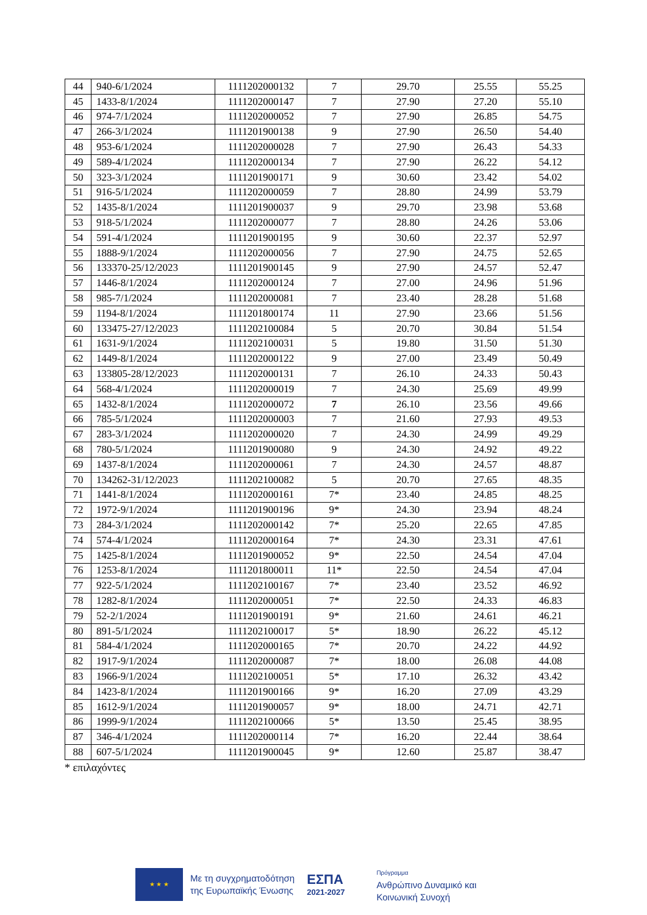| 44 | 940-6/1/2024 | 1111202000132 | 7 | 29.70 | 25.55 | 55.25 |
| 45 | 1433-8/1/2024 | 1111202000147 | 7 | 27.90 | 27.20 | 55.10 |
| 46 | 974-7/1/2024 | 1111202000052 | 7 | 27.90 | 26.85 | 54.75 |
| 47 | 266-3/1/2024 | 1111201900138 | 9 | 27.90 | 26.50 | 54.40 |
| 48 | 953-6/1/2024 | 1111202000028 | 7 | 27.90 | 26.43 | 54.33 |
| 49 | 589-4/1/2024 | 1111202000134 | 7 | 27.90 | 26.22 | 54.12 |
| 50 | 323-3/1/2024 | 1111201900171 | 9 | 30.60 | 23.42 | 54.02 |
| 51 | 916-5/1/2024 | 1111202000059 | 7 | 28.80 | 24.99 | 53.79 |
| 52 | 1435-8/1/2024 | 1111201900037 | 9 | 29.70 | 23.98 | 53.68 |
| 53 | 918-5/1/2024 | 1111202000077 | 7 | 28.80 | 24.26 | 53.06 |
| 54 | 591-4/1/2024 | 1111201900195 | 9 | 30.60 | 22.37 | 52.97 |
| 55 | 1888-9/1/2024 | 1111202000056 | 7 | 27.90 | 24.75 | 52.65 |
| 56 | 133370-25/12/2023 | 1111201900145 | 9 | 27.90 | 24.57 | 52.47 |
| 57 | 1446-8/1/2024 | 1111202000124 | 7 | 27.00 | 24.96 | 51.96 |
| 58 | 985-7/1/2024 | 1111202000081 | 7 | 23.40 | 28.28 | 51.68 |
| 59 | 1194-8/1/2024 | 1111201800174 | 11 | 27.90 | 23.66 | 51.56 |
| 60 | 133475-27/12/2023 | 1111202100084 | 5 | 20.70 | 30.84 | 51.54 |
| 61 | 1631-9/1/2024 | 1111202100031 | 5 | 19.80 | 31.50 | 51.30 |
| 62 | 1449-8/1/2024 | 1111202000122 | 9 | 27.00 | 23.49 | 50.49 |
| 63 | 133805-28/12/2023 | 1111202000131 | 7 | 26.10 | 24.33 | 50.43 |
| 64 | 568-4/1/2024 | 1111202000019 | 7 | 24.30 | 25.69 | 49.99 |
| 65 | 1432-8/1/2024 | 1111202000072 | 7 | 26.10 | 23.56 | 49.66 |
| 66 | 785-5/1/2024 | 1111202000003 | 7 | 21.60 | 27.93 | 49.53 |
| 67 | 283-3/1/2024 | 1111202000020 | 7 | 24.30 | 24.99 | 49.29 |
| 68 | 780-5/1/2024 | 1111201900080 | 9 | 24.30 | 24.92 | 49.22 |
| 69 | 1437-8/1/2024 | 1111202000061 | 7 | 24.30 | 24.57 | 48.87 |
| 70 | 134262-31/12/2023 | 1111202100082 | 5 | 20.70 | 27.65 | 48.35 |
| 71 | 1441-8/1/2024 | 1111202000161 | 7* | 23.40 | 24.85 | 48.25 |
| 72 | 1972-9/1/2024 | 1111201900196 | 9* | 24.30 | 23.94 | 48.24 |
| 73 | 284-3/1/2024 | 1111202000142 | 7* | 25.20 | 22.65 | 47.85 |
| 74 | 574-4/1/2024 | 1111202000164 | 7* | 24.30 | 23.31 | 47.61 |
| 75 | 1425-8/1/2024 | 1111201900052 | 9* | 22.50 | 24.54 | 47.04 |
| 76 | 1253-8/1/2024 | 1111201800011 | 11* | 22.50 | 24.54 | 47.04 |
| 77 | 922-5/1/2024 | 1111202100167 | 7* | 23.40 | 23.52 | 46.92 |
| 78 | 1282-8/1/2024 | 1111202000051 | 7* | 22.50 | 24.33 | 46.83 |
| 79 | 52-2/1/2024 | 1111201900191 | 9* | 21.60 | 24.61 | 46.21 |
| 80 | 891-5/1/2024 | 1111202100017 | 5* | 18.90 | 26.22 | 45.12 |
| 81 | 584-4/1/2024 | 1111202000165 | 7* | 20.70 | 24.22 | 44.92 |
| 82 | 1917-9/1/2024 | 1111202000087 | 7* | 18.00 | 26.08 | 44.08 |
| 83 | 1966-9/1/2024 | 1111202100051 | 5* | 17.10 | 26.32 | 43.42 |
| 84 | 1423-8/1/2024 | 1111201900166 | 9* | 16.20 | 27.09 | 43.29 |
| 85 | 1612-9/1/2024 | 1111201900057 | 9* | 18.00 | 24.71 | 42.71 |
| 86 | 1999-9/1/2024 | 1111202100066 | 5* | 13.50 | 25.45 | 38.95 |
| 87 | 346-4/1/2024 | 1111202000114 | 7* | 16.20 | 22.44 | 38.64 |
| 88 | 607-5/1/2024 | 1111201900045 | 9* | 12.60 | 25.87 | 38.47 |
* επιλαχόντες
★ ★ ★
Με τη συγχρηματοδότηση
της Ευρωπαϊκής Ένωσης
ΕΣΠΑ
2021-2027
Πρόγραμμα
Ανθρώπινο Δυναμικό και
Κοινωνική Συνοχή